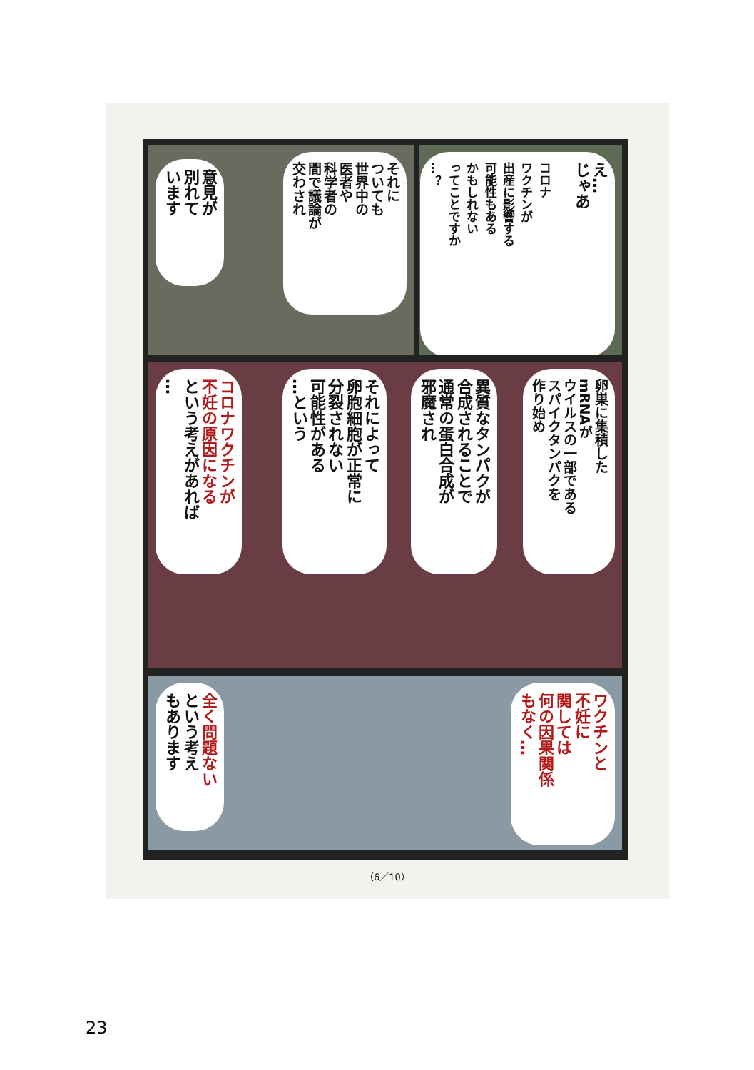え…
じゃあ
コロナ
ワクチンが
出産に影響する
可能性もある
かもしれない
ってことですか
…？
それに
ついても
世界中の
医者や
科学者の
間で議論が
交わされ
意見が
別れて
います
卵巣に集積した
mRNAが
ウイルスの一部である
スパイクタンパクを
作り始め
異質なタンパクが
合成されることで
通常の蛋白合成が
邪魔され
それによって
卵胞細胞が正常に
分裂されない
可能性がある
…という
コロナワクチンが
不妊の原因になる
という考えがあれば
…
ワクチンと
不妊に
関しては
何の因果関係
もなく…
全く問題ない
という考え
もあります
（6／10）
23